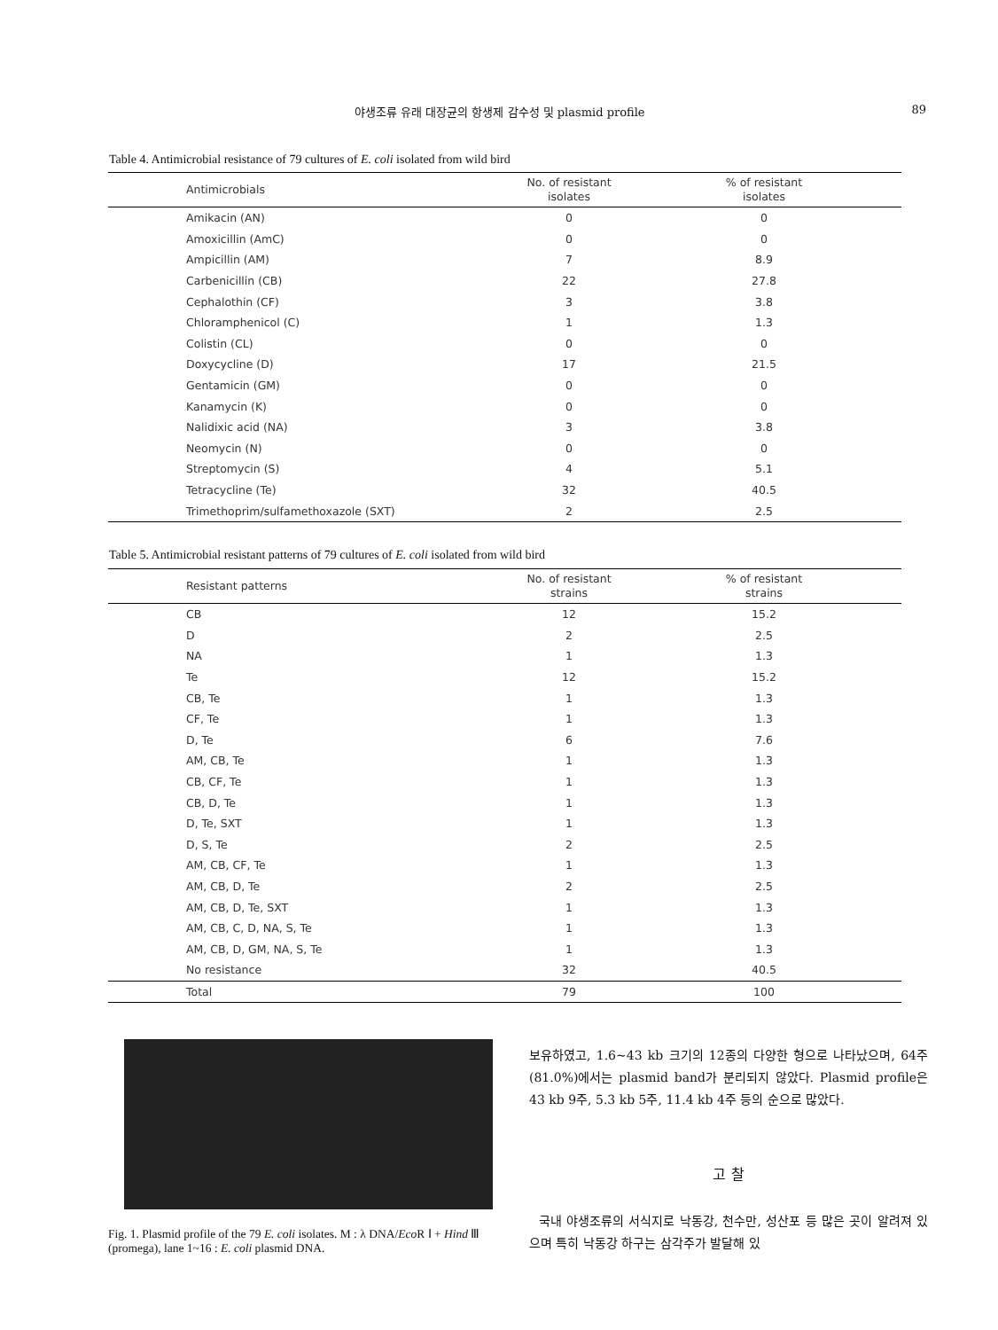야생조류 유래 대장균의 항생제 감수성 및 plasmid profile 89
Table 4. Antimicrobial resistance of 79 cultures of E. coli isolated from wild bird
| Antimicrobials | No. of resistant isolates | % of resistant isolates |
| --- | --- | --- |
| Amikacin (AN) | 0 | 0 |
| Amoxicillin (AmC) | 0 | 0 |
| Ampicillin (AM) | 7 | 8.9 |
| Carbenicillin (CB) | 22 | 27.8 |
| Cephalothin (CF) | 3 | 3.8 |
| Chloramphenicol (C) | 1 | 1.3 |
| Colistin (CL) | 0 | 0 |
| Doxycycline (D) | 17 | 21.5 |
| Gentamicin (GM) | 0 | 0 |
| Kanamycin (K) | 0 | 0 |
| Nalidixic acid (NA) | 3 | 3.8 |
| Neomycin (N) | 0 | 0 |
| Streptomycin (S) | 4 | 5.1 |
| Tetracycline (Te) | 32 | 40.5 |
| Trimethoprim/sulfamethoxazole (SXT) | 2 | 2.5 |
Table 5. Antimicrobial resistant patterns of 79 cultures of E. coli isolated from wild bird
| Resistant patterns | No. of resistant strains | % of resistant strains |
| --- | --- | --- |
| CB | 12 | 15.2 |
| D | 2 | 2.5 |
| NA | 1 | 1.3 |
| Te | 12 | 15.2 |
| CB, Te | 1 | 1.3 |
| CF, Te | 1 | 1.3 |
| D, Te | 6 | 7.6 |
| AM, CB, Te | 1 | 1.3 |
| CB, CF, Te | 1 | 1.3 |
| CB, D, Te | 1 | 1.3 |
| D, Te, SXT | 1 | 1.3 |
| D, S, Te | 2 | 2.5 |
| AM, CB, CF, Te | 1 | 1.3 |
| AM, CB, D, Te | 2 | 2.5 |
| AM, CB, D, Te, SXT | 1 | 1.3 |
| AM, CB, C, D, NA, S, Te | 1 | 1.3 |
| AM, CB, D, GM, NA, S, Te | 1 | 1.3 |
| No resistance | 32 | 40.5 |
| Total | 79 | 100 |
Fig. 1. Plasmid profile of the 79 E. coli isolates. M : λ DNA/Eco R Ⅰ + Hind Ⅲ (promega), lane 1~16 : E. coli plasmid DNA.
보유하였고, 1.6~43 kb 크기의 12종의 다양한 형으로 나타났으며, 64주 (81.0%)에서는 plasmid band가 분리되지 않았다. Plasmid profile은 43 kb 9주, 5.3 kb 5주, 11.4 kb 4주 등의 순으로 많았다.
고 찰
국내 야생조류의 서식지로 낙동강, 천수만, 성산포 등 많은 곳이 알려져 있으며 특히 낙동강 하구는 삼각주가 발달해 있